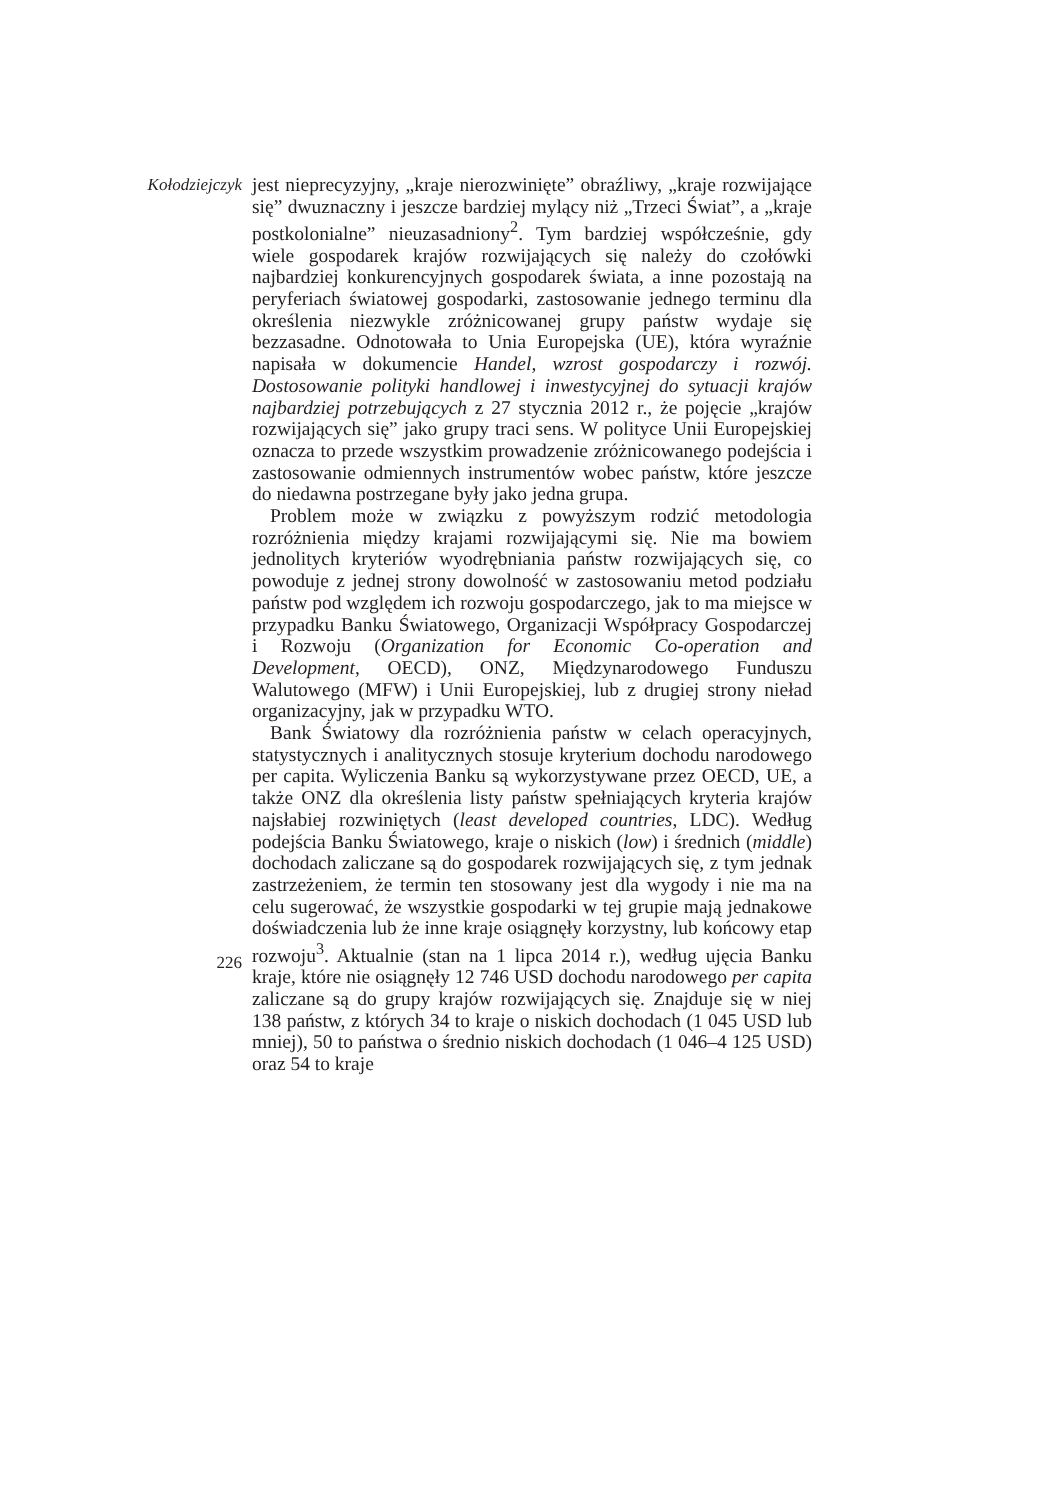Kołodziejczyk
226
jest nieprecyzyjny, „kraje nierozwinięte” obraźliwy, „kraje rozwijające się” dwuznaczny i jeszcze bardziej mylący niż „Trzeci Świat”, a „kraje postkolonialne” nieuzasadniony<sup>2</sup>. Tym bardziej współcześnie, gdy wiele gospodarek krajów rozwijających się należy do czołówki najbardziej konkurencyjnych gospodarek świata, a inne pozostają na peryferiach światowej gospodarki, zastosowanie jednego terminu dla określenia niezwykle zróżnicowanej grupy państw wydaje się bezzasadne. Odnotowała to Unia Europejska (UE), która wyraźnie napisała w dokumencie Handel, wzrost gospodarczy i rozwój. Dostosowanie polityki handlowej i inwestycyjnej do sytuacji krajów najbardziej potrzebujących z 27 stycznia 2012 r., że pojęcie „krajów rozwijających się” jako grupy traci sens. W polityce Unii Europejskiej oznacza to przede wszystkim prowadzenie zróżnicowanego podejścia i zastosowanie odmiennych instrumentów wobec państw, które jeszcze do niedawna postrzegane były jako jedna grupa.
Problem może w związku z powyższym rodzić metodologia rozróżnienia między krajami rozwijającymi się. Nie ma bowiem jednolitych kryteriów wyodrębniania państw rozwijających się, co powoduje z jednej strony dowolność w zastosowaniu metod podziału państw pod względem ich rozwoju gospodarczego, jak to ma miejsce w przypadku Banku Światowego, Organizacji Współpracy Gospodarczej i Rozwoju (Organization for Economic Co-operation and Development, OECD), ONZ, Międzynarodowego Funduszu Walutowego (MFW) i Unii Europejskiej, lub z drugiej strony nieład organizacyjny, jak w przypadku WTO.
Bank Światowy dla rozróżnienia państw w celach operacyjnych, statystycznych i analitycznych stosuje kryterium dochodu narodowego per capita. Wyliczenia Banku są wykorzystywane przez OECD, UE, a także ONZ dla określenia listy państw spełniających kryteria krajów najsłabiej rozwiniętych (least developed countries, LDC). Według podejścia Banku Światowego, kraje o niskich (low) i średnich (middle) dochodach zaliczane są do gospodarek rozwijających się, z tym jednak zastrzeżeniem, że termin ten stosowany jest dla wygody i nie ma na celu sugerować, że wszystkie gospodarki w tej grupie mają jednakowe doświadczenia lub że inne kraje osiągnęły korzystny, lub końcowy etap rozwoju<sup>3</sup>. Aktualnie (stan na 1 lipca 2014 r.), według ujęcia Banku kraje, które nie osiągnęły 12 746 USD dochodu narodowego per capita zaliczane są do grupy krajów rozwijających się. Znajduje się w niej 138 państw, z których 34 to kraje o niskich dochodach (1 045 USD lub mniej), 50 to państwa o średnio niskich dochodach (1 046–4 125 USD) oraz 54 to kraje